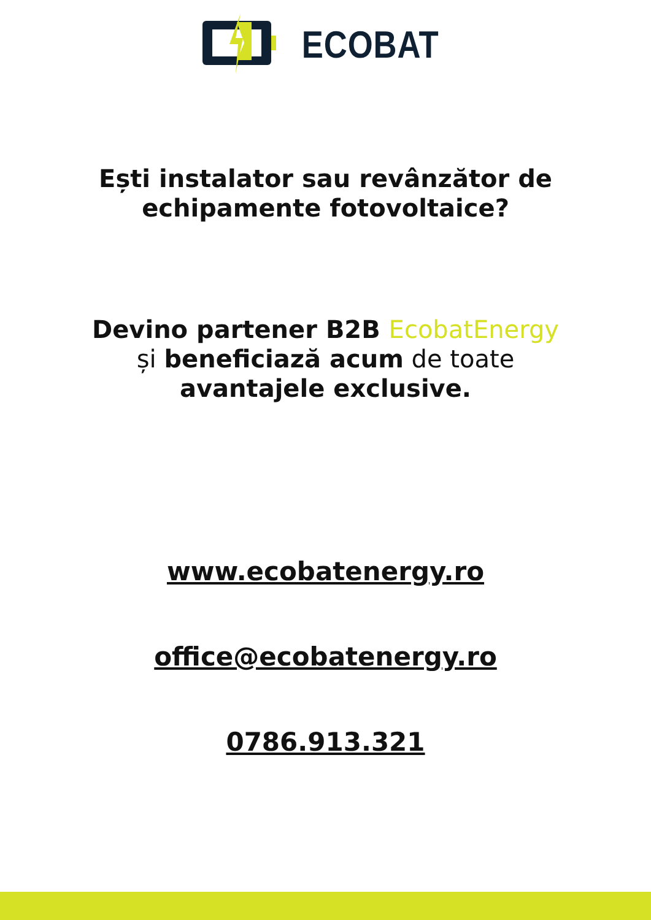ECOBAT
Ești instalator sau revânzător de
echipamente fotovoltaice?
Devino partener B2B EcobatEnergy
și beneficiază acum de toate
avantajele exclusive.
www.ecobatenergy.ro
office@ecobatenergy.ro
0786.913.321